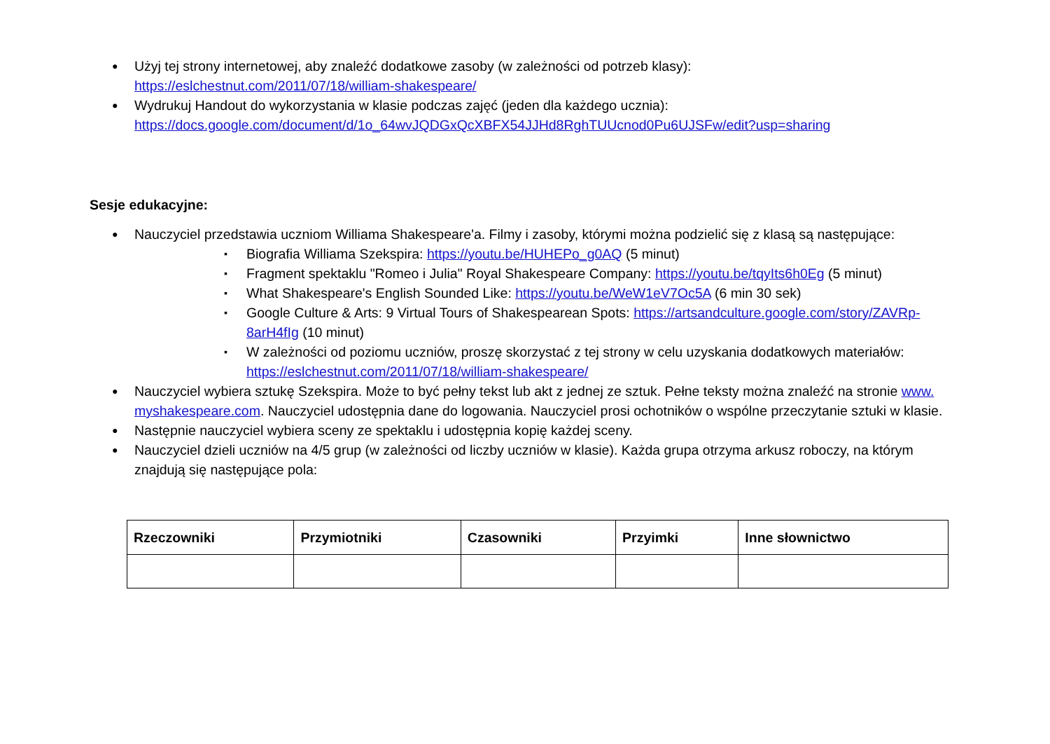Użyj tej strony internetowej, aby znaleźć dodatkowe zasoby (w zależności od potrzeb klasy): https://eslchestnut.com/2011/07/18/william-shakespeare/
Wydrukuj Handout do wykorzystania w klasie podczas zajęć (jeden dla każdego ucznia): https://docs.google.com/document/d/1o_64wvJQDGxQcXBFX54JJHd8RghTUUcnod0Pu6UJSFw/edit?usp=sharing
Sesje edukacyjne:
Nauczyciel przedstawia uczniom Williama Shakespeare'a. Filmy i zasoby, którymi można podzielić się z klasą są następujące:
Biografia Williama Szekspira: https://youtu.be/HUHEPo_g0AQ (5 minut)
Fragment spektaklu "Romeo i Julia" Royal Shakespeare Company: https://youtu.be/tqyIts6h0Eg (5 minut)
What Shakespeare's English Sounded Like: https://youtu.be/WeW1eV7Oc5A (6 min 30 sek)
Google Culture & Arts: 9 Virtual Tours of Shakespearean Spots: https://artsandculture.google.com/story/ZAVRp-8arH4fIg (10 minut)
W zależności od poziomu uczniów, proszę skorzystać z tej strony w celu uzyskania dodatkowych materiałów: https://eslchestnut.com/2011/07/18/william-shakespeare/
Nauczyciel wybiera sztukę Szekspira. Może to być pełny tekst lub akt z jednej ze sztuk. Pełne teksty można znaleźć na stronie www. myshakespeare.com. Nauczyciel udostępnia dane do logowania. Nauczyciel prosi ochotników o wspólne przeczytanie sztuki w klasie.
Następnie nauczyciel wybiera sceny ze spektaklu i udostępnia kopię każdej sceny.
Nauczyciel dzieli uczniów na 4/5 grup (w zależności od liczby uczniów w klasie). Każda grupa otrzyma arkusz roboczy, na którym znajdują się następujące pola:
| Rzeczowniki | Przymiotniki | Czasowniki | Przyimki | Inne słownictwo |
| --- | --- | --- | --- | --- |